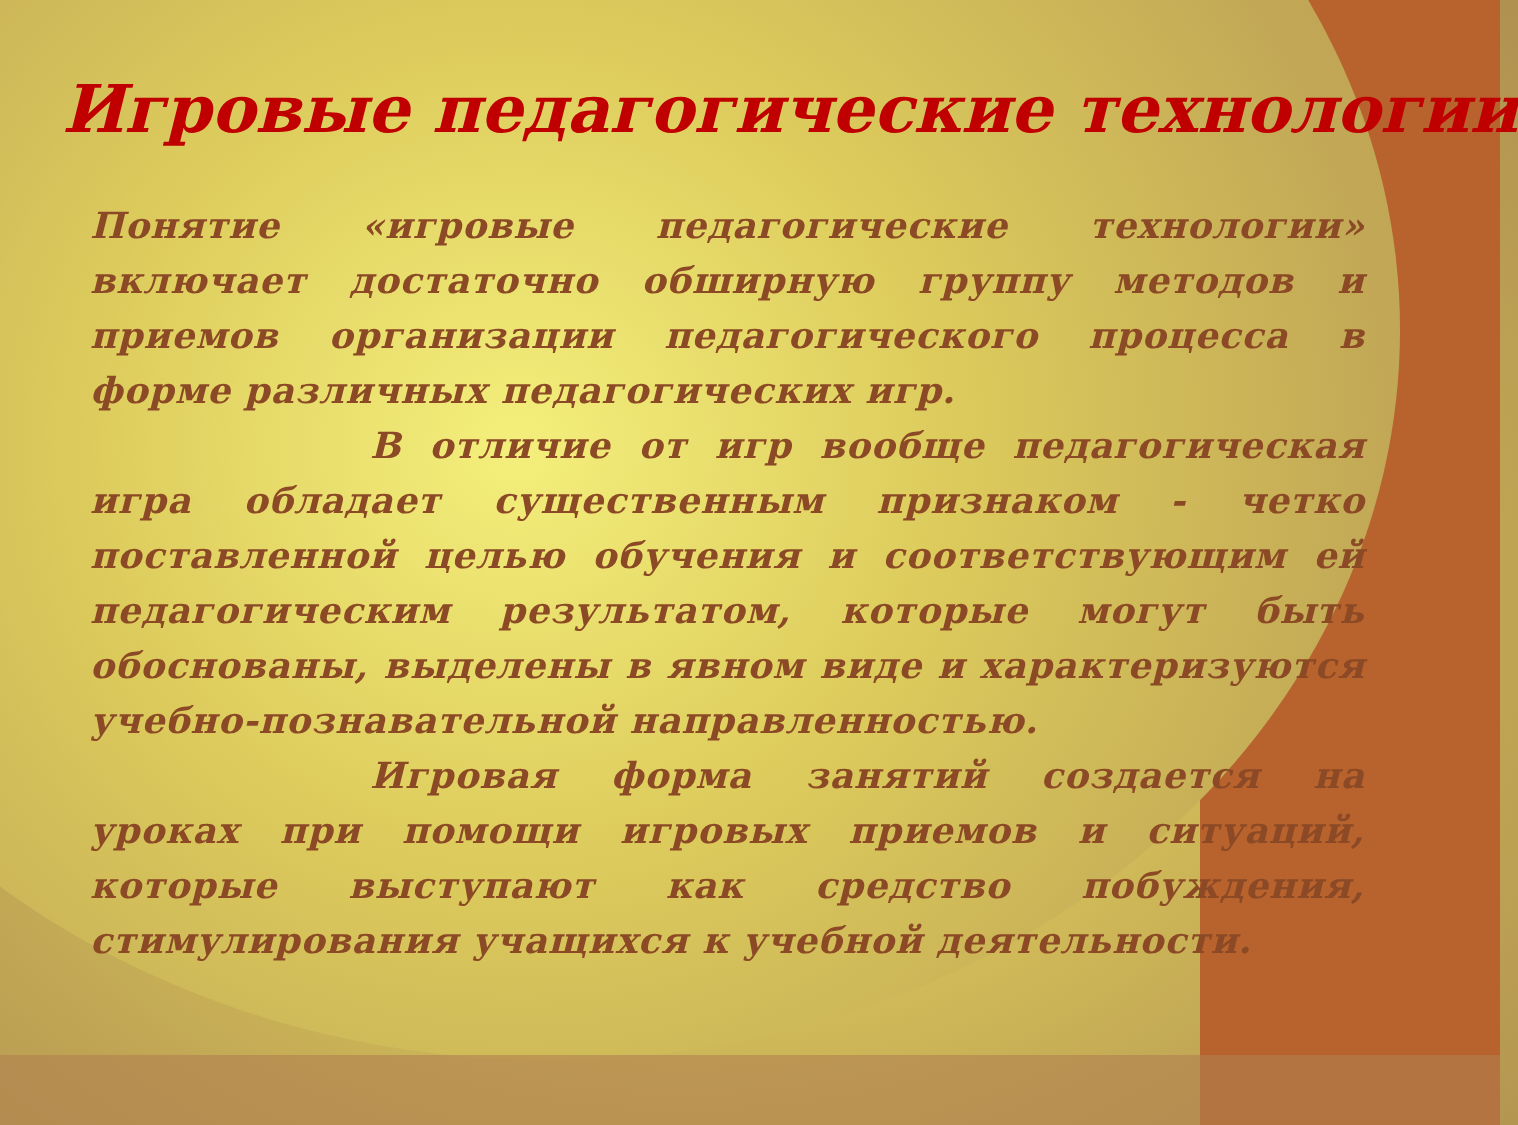Игровые педагогические технологии
Понятие «игровые педагогические технологии» включает достаточно обширную группу методов и приемов организации педагогического процесса в форме различных педагогических игр.
В отличие от игр вообще педагогическая игра обладает существенным признаком - четко поставленной целью обучения и соответствующим ей педагогическим результатом, которые могут быть обоснованы, выделены в явном виде и характеризуются учебно-познавательной направленностью.
Игровая форма занятий создается на уроках при помощи игровых приемов и ситуаций, которые выступают как средство побуждения, стимулирования учащихся к учебной деятельности.